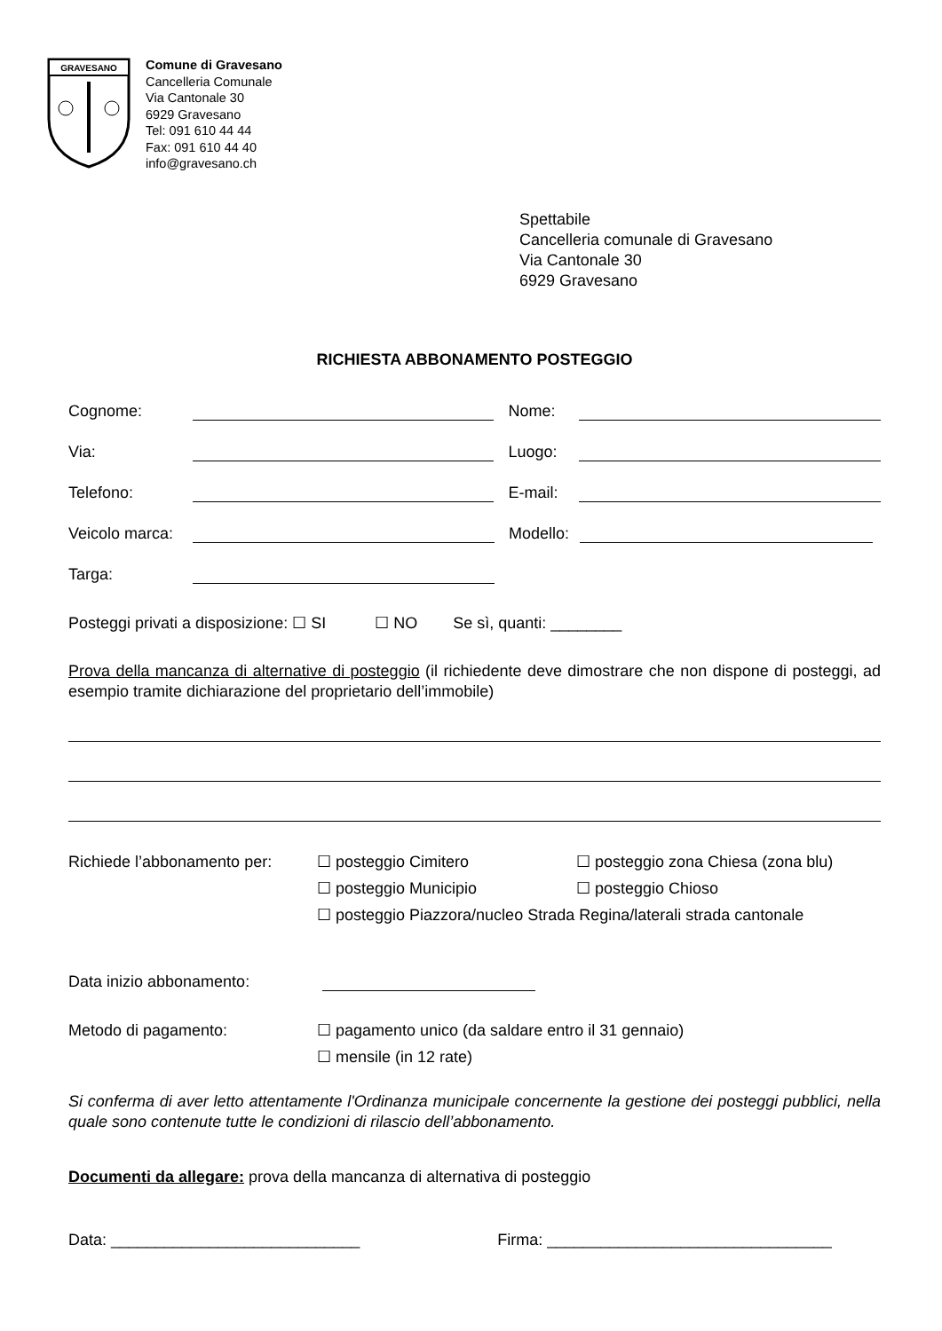GRAVESANO
Comune di Gravesano
Cancelleria Comunale
Via Cantonale 30
6929 Gravesano
Tel: 091 610 44 44
Fax: 091 610 44 40
info@gravesano.ch
Spettabile
Cancelleria comunale di Gravesano
Via Cantonale 30
6929 Gravesano
RICHIESTA ABBONAMENTO POSTEGGIO
Cognome: Nome:
Via: Luogo:
Telefono: E-mail:
Veicolo marca: Modello:
Targa:
Posteggi privati a disposizione: ☐ SI ☐ NO Se sì, quanti: ________
Prova della mancanza di alternative di posteggio (il richiedente deve dimostrare che non dispone di posteggi, ad esempio tramite dichiarazione del proprietario dell’immobile)
Richiede l’abbonamento per:
☐ posteggio Cimitero ☐ posteggio zona Chiesa (zona blu)
☐ posteggio Municipio ☐ posteggio Chioso
☐ posteggio Piazzora/nucleo Strada Regina/laterali strada cantonale
Data inizio abbonamento:
Metodo di pagamento: ☐ pagamento unico (da saldare entro il 31 gennaio)
☐ mensile (in 12 rate)
Si conferma di aver letto attentamente l'Ordinanza municipale concernente la gestione dei posteggi pubblici, nella quale sono contenute tutte le condizioni di rilascio dell’abbonamento.
Documenti da allegare: prova della mancanza di alternativa di posteggio
Data: ____________________________ Firma: ________________________________